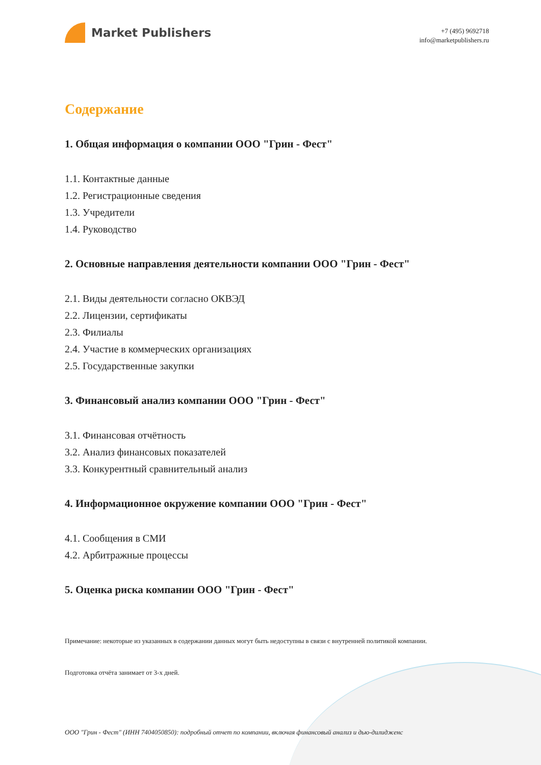Market Publishers
+7 (495) 9692718
info@marketpublishers.ru
Содержание
1. Общая информация о компании ООО "Грин - Фест"
1.1. Контактные данные
1.2. Регистрационные сведения
1.3. Учредители
1.4. Руководство
2. Основные направления деятельности компании ООО "Грин - Фест"
2.1. Виды деятельности согласно ОКВЭД
2.2. Лицензии, сертификаты
2.3. Филиалы
2.4. Участие в коммерческих организациях
2.5. Государственные закупки
3. Финансовый анализ компании ООО "Грин - Фест"
3.1. Финансовая отчётность
3.2. Анализ финансовых показателей
3.3. Конкурентный сравнительный анализ
4. Информационное окружение компании ООО "Грин - Фест"
4.1. Сообщения в СМИ
4.2. Арбитражные процессы
5. Оценка риска компании ООО "Грин - Фест"
Примечание: некоторые из указанных в содержании данных могут быть недоступны в связи с внутренней политикой компании.
Подготовка отчёта занимает от 3-х дней.
ООО "Грин - Фест" (ИНН 7404050850): подробный отчет по компании, включая финансовый анализ и дью-дилидженс